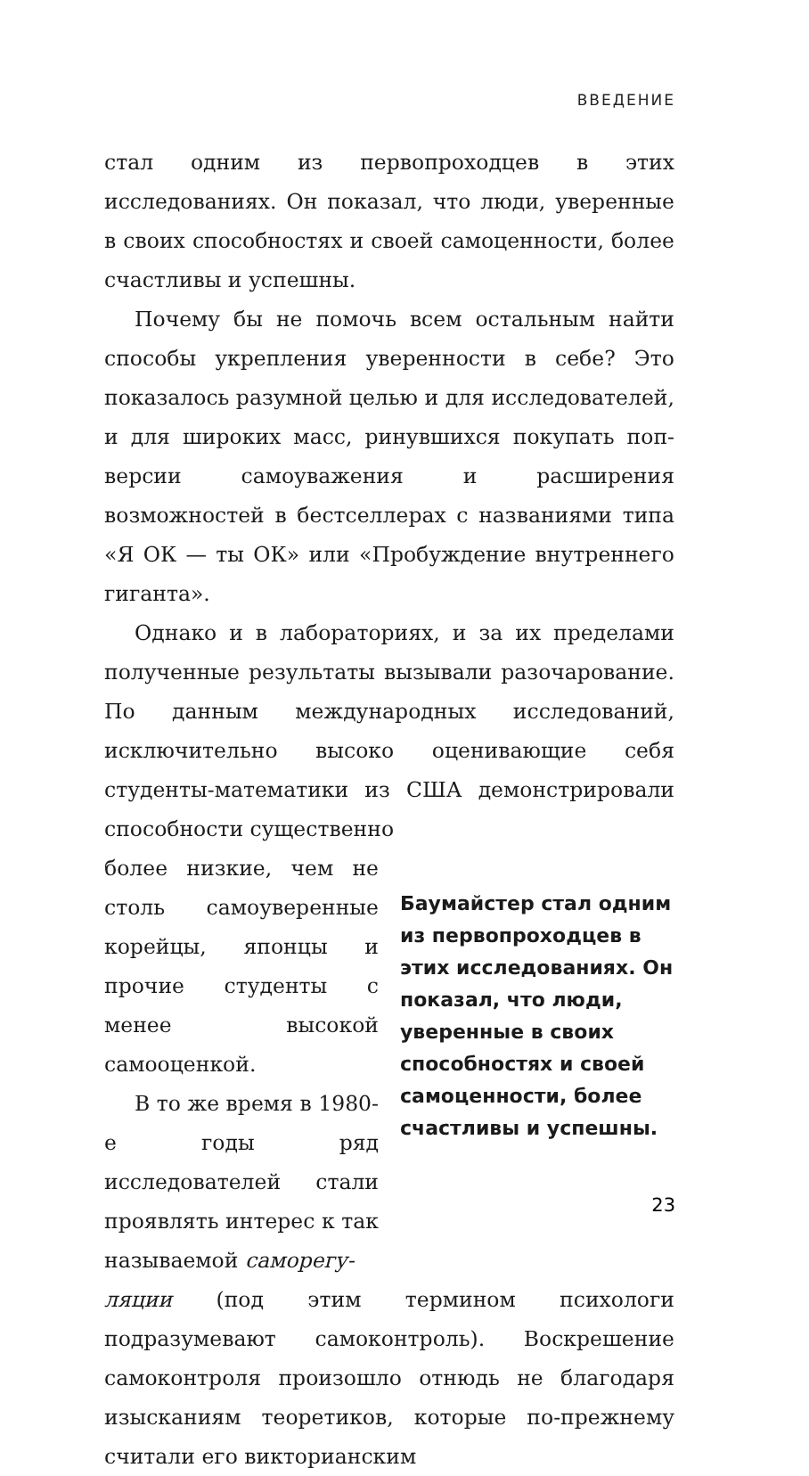ВВЕДЕНИЕ
стал одним из первопроходцев в этих исследованиях. Он показал, что люди, уверенные в своих способностях и своей самоценности, более счастливы и успешны.
Почему бы не помочь всем остальным найти способы укрепления уверенности в себе? Это показалось разумной целью и для исследователей, и для широких масс, ринувшихся покупать поп-версии самоуважения и расширения возможностей в бестселлерах с названиями типа «Я ОК — ты ОК» или «Пробуждение внутреннего гиганта».
Однако и в лабораториях, и за их пределами полученные результаты вызывали разочарование. По данным международных исследований, исключительно высоко оценивающие себя студенты-математики из США демонстрировали способности существенно
более низкие, чем не столь самоуверенные корейцы, японцы и прочие студенты с менее высокой самооценкой.
В то же время в 1980-е годы ряд исследователей стали проявлять интерес к так называемой саморегу-
Баумайстер стал одним из первопроходцев в этих исследованиях. Он показал, что люди, уверенные в своих способностях и своей самоценности, более счастливы и успешны.
ляции (под этим термином психологи подразумевают самоконтроль). Воскрешение самоконтроля произошло отнюдь не благодаря изысканиям теоретиков, которые по-прежнему считали его викторианским
23